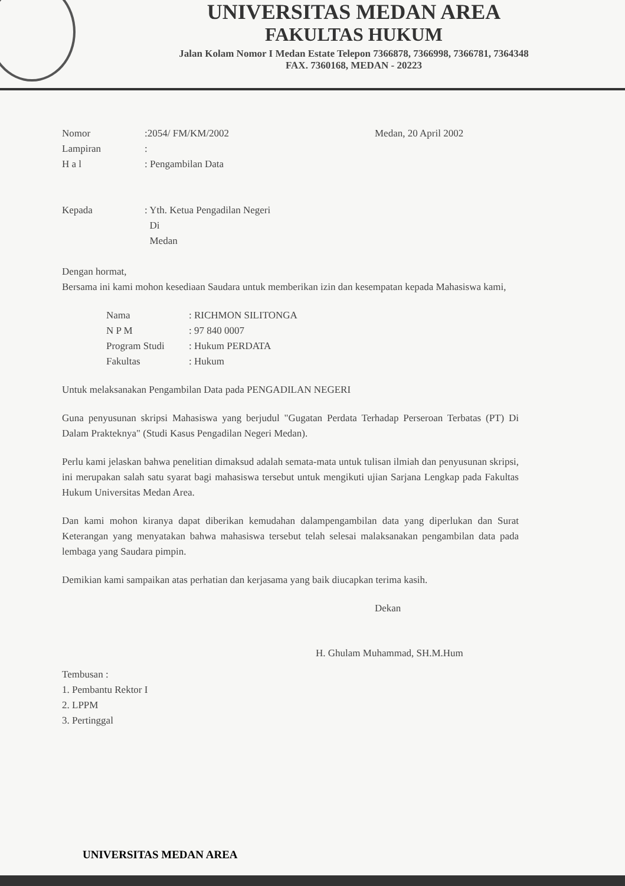UNIVERSITAS MEDAN AREA
FAKULTAS HUKUM
Jalan Kolam Nomor I Medan Estate Telepon 7366878, 7366998, 7366781, 7364348
FAX. 7360168, MEDAN - 20223
Nomor:2054/ FM/KM/2002 Medan, 20 April 2002
Lampiran:
H a l: Pengambilan Data
Kepada: Yth. Ketua Pengadilan Negeri
Di
Medan
Dengan hormat,
Bersama ini kami mohon kesediaan Saudara untuk memberikan izin dan kesempatan kepada Mahasiswa kami,
Nama: RICHMON SILITONGA
N P M: 97 840 0007
Program Studi: Hukum PERDATA
Fakultas: Hukum
Untuk melaksanakan Pengambilan Data pada PENGADILAN NEGERI
Guna penyusunan skripsi Mahasiswa yang berjudul "Gugatan Perdata Terhadap Perseroan Terbatas (PT) Di Dalam Prakteknya" (Studi Kasus Pengadilan Negeri Medan).
Perlu kami jelaskan bahwa penelitian dimaksud adalah semata-mata untuk tulisan ilmiah dan penyusunan skripsi, ini merupakan salah satu syarat bagi mahasiswa tersebut untuk mengikuti ujian Sarjana Lengkap pada Fakultas Hukum Universitas Medan Area.
Dan kami mohon kiranya dapat diberikan kemudahan dalampengambilan data yang diperlukan dan Surat Keterangan yang menyatakan bahwa mahasiswa tersebut telah selesai malaksanakan pengambilan data pada lembaga yang Saudara pimpin.
Demikian kami sampaikan atas perhatian dan kerjasama yang baik diucapkan terima kasih.
Dekan
H. Ghulam Muhammad, SH.M.Hum
Tembusan :
1. Pembantu Rektor I
2. LPPM
3. Pertinggal
UNIVERSITAS MEDAN AREA